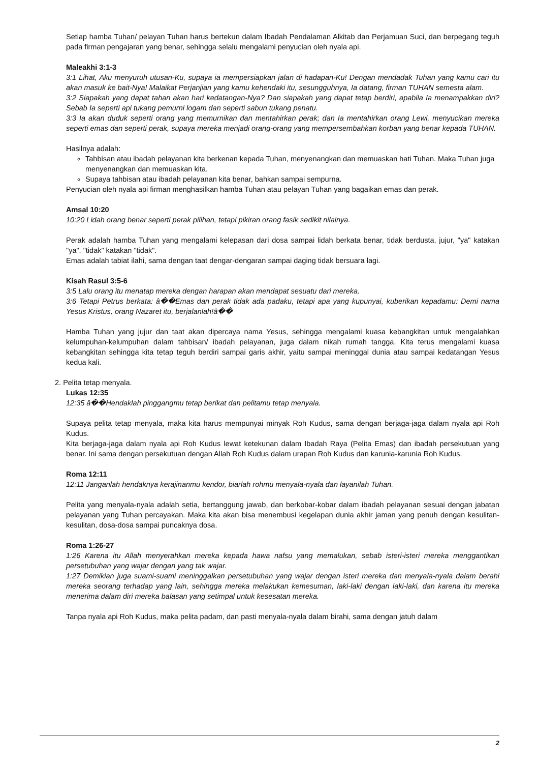Setiap hamba Tuhan/ pelayan Tuhan harus bertekun dalam Ibadah Pendalaman Alkitab dan Perjamuan Suci, dan berpegang teguh pada firman pengajaran yang benar, sehingga selalu mengalami penyucian oleh nyala api.
Maleakhi 3:1-3
3:1 Lihat, Aku menyuruh utusan-Ku, supaya ia mempersiapkan jalan di hadapan-Ku! Dengan mendadak Tuhan yang kamu cari itu akan masuk ke bait-Nya! Malaikat Perjanjian yang kamu kehendaki itu, sesungguhnya, Ia datang, firman TUHAN semesta alam.
3:2 Siapakah yang dapat tahan akan hari kedatangan-Nya? Dan siapakah yang dapat tetap berdiri, apabila Ia menampakkan diri? Sebab Ia seperti api tukang pemurni logam dan seperti sabun tukang penatu.
3:3 Ia akan duduk seperti orang yang memurnikan dan mentahirkan perak; dan Ia mentahirkan orang Lewi, menyucikan mereka seperti emas dan seperti perak, supaya mereka menjadi orang-orang yang mempersembahkan korban yang benar kepada TUHAN.
Hasilnya adalah:
Tahbisan atau ibadah pelayanan kita berkenan kepada Tuhan, menyenangkan dan memuaskan hati Tuhan. Maka Tuhan juga menyenangkan dan memuaskan kita.
Supaya tahbisan atau ibadah pelayanan kita benar, bahkan sampai sempurna.
Penyucian oleh nyala api firman menghasilkan hamba Tuhan atau pelayan Tuhan yang bagaikan emas dan perak.
Amsal 10:20
10:20 Lidah orang benar seperti perak pilihan, tetapi pikiran orang fasik sedikit nilainya.
Perak adalah hamba Tuhan yang mengalami kelepasan dari dosa sampai lidah berkata benar, tidak berdusta, jujur, "ya" katakan "ya", "tidak" katakan "tidak".
Emas adalah tabiat ilahi, sama dengan taat dengar-dengaran sampai daging tidak bersuara lagi.
Kisah Rasul 3:5-6
3:5 Lalu orang itu menatap mereka dengan harapan akan mendapat sesuatu dari mereka.
3:6 Tetapi Petrus berkata: â��Emas dan perak tidak ada padaku, tetapi apa yang kupunyai, kuberikan kepadamu: Demi nama Yesus Kristus, orang Nazaret itu, berjalanlah!â��
Hamba Tuhan yang jujur dan taat akan dipercaya nama Yesus, sehingga mengalami kuasa kebangkitan untuk mengalahkan kelumpuhan-kelumpuhan dalam tahbisan/ ibadah pelayanan, juga dalam nikah rumah tangga. Kita terus mengalami kuasa kebangkitan sehingga kita tetap teguh berdiri sampai garis akhir, yaitu sampai meninggal dunia atau sampai kedatangan Yesus kedua kali.
2. Pelita tetap menyala.
Lukas 12:35
12:35 â��Hendaklah pinggangmu tetap berikat dan pelitamu tetap menyala.
Supaya pelita tetap menyala, maka kita harus mempunyai minyak Roh Kudus, sama dengan berjaga-jaga dalam nyala api Roh Kudus.
Kita berjaga-jaga dalam nyala api Roh Kudus lewat ketekunan dalam Ibadah Raya (Pelita Emas) dan ibadah persekutuan yang benar. Ini sama dengan persekutuan dengan Allah Roh Kudus dalam urapan Roh Kudus dan karunia-karunia Roh Kudus.
Roma 12:11
12:11 Janganlah hendaknya kerajinanmu kendor, biarlah rohmu menyala-nyala dan layanilah Tuhan.
Pelita yang menyala-nyala adalah setia, bertanggung jawab, dan berkobar-kobar dalam ibadah pelayanan sesuai dengan jabatan pelayanan yang Tuhan percayakan. Maka kita akan bisa menembusi kegelapan dunia akhir jaman yang penuh dengan kesulitan-kesulitan, dosa-dosa sampai puncaknya dosa.
Roma 1:26-27
1:26 Karena itu Allah menyerahkan mereka kepada hawa nafsu yang memalukan, sebab isteri-isteri mereka menggantikan persetubuhan yang wajar dengan yang tak wajar.
1:27 Demikian juga suami-suami meninggalkan persetubuhan yang wajar dengan isteri mereka dan menyala-nyala dalam berahi mereka seorang terhadap yang lain, sehingga mereka melakukan kemesuman, laki-laki dengan laki-laki, dan karena itu mereka menerima dalam diri mereka balasan yang setimpal untuk kesesatan mereka.
Tanpa nyala api Roh Kudus, maka pelita padam, dan pasti menyala-nyala dalam birahi, sama dengan jatuh dalam
2